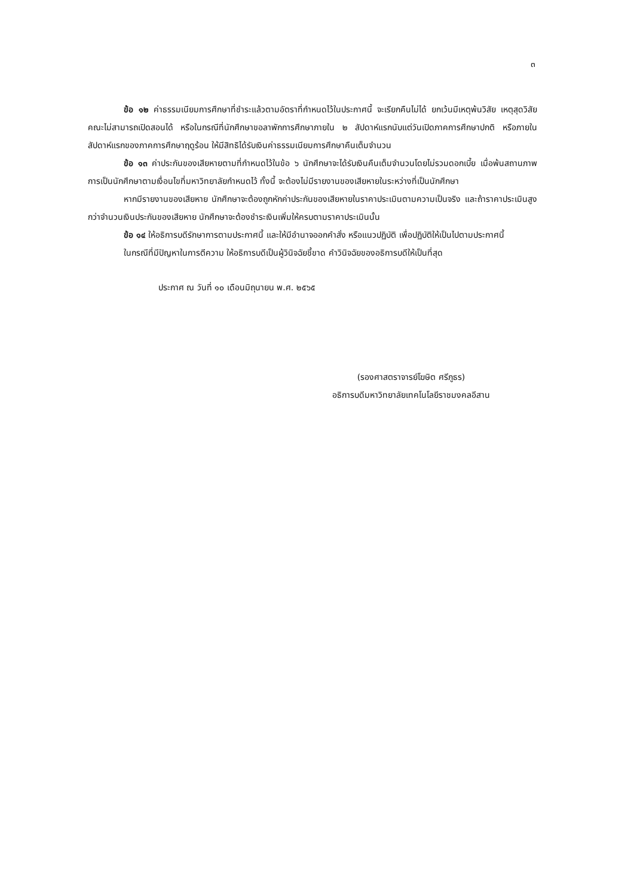๓
ข้อ ๑๒ ค่าธรรมเนียมการศึกษาที่ชำระแล้วตามอัตราที่กำหนดไว้ในประกาศนี้ จะเรียกคืนไม่ได้ ยกเว้นมีเหตุพ้นวิสัย เหตุสุดวิสัย คณะไม่สามารถเปิดสอนได้ หรือในกรณีที่นักศึกษาขอลาพักการศึกษาภายใน ๒ สัปดาห์แรกนับแต่วันเปิดภาคการศึกษาปกติ หรือภายในสัปดาห์แรกของภาคการศึกษาฤดูร้อน ให้มีสิทธิได้รับเงินค่าธรรมเนียมการศึกษาคืนเต็มจำนวน
ข้อ ๑๓ ค่าประกันของเสียหายตามที่กำหนดไว้ในข้อ ๖ นักศึกษาจะได้รับเงินคืนเต็มจำนวนโดยไม่รวมดอกเบี้ย เมื่อพ้นสถานภาพการเป็นนักศึกษาตามเงื่อนไขที่มหาวิทยาลัยกำหนดไว้ ทั้งนี้ จะต้องไม่มีรายงานของเสียหายในระหว่างที่เป็นนักศึกษา
หากมีรายงานของเสียหาย นักศึกษาจะต้องถูกหักค่าประกันของเสียหายในราคาประเมินตามความเป็นจริง และถ้าราคาประเมินสูงกว่าจำนวนเงินประกันของเสียหาย นักศึกษาจะต้องชำระเงินเพิ่มให้ครบตามราคาประเมินนั้น
ข้อ ๑๔ ให้อธิการบดีรักษาการตามประกาศนี้ และให้มีอำนาจออกคำสั่ง หรือแนวปฏิบัติ เพื่อปฏิบัติให้เป็นไปตามประกาศนี้
ในกรณีที่มีปัญหาในการตีความ ให้อธิการบดีเป็นผู้วินิจฉัยชี้ขาด คำวินิจฉัยของอธิการบดีให้เป็นที่สุด
ประกาศ ณ วันที่ ๑๐ เดือนมิถุนายน พ.ศ. ๒๕๖๕
(รองศาสตราจารย์โฆษิต ศรีภูธร)
อธิการบดีมหาวิทยาลัยเทคโนโลยีราชมงคลอีสาน